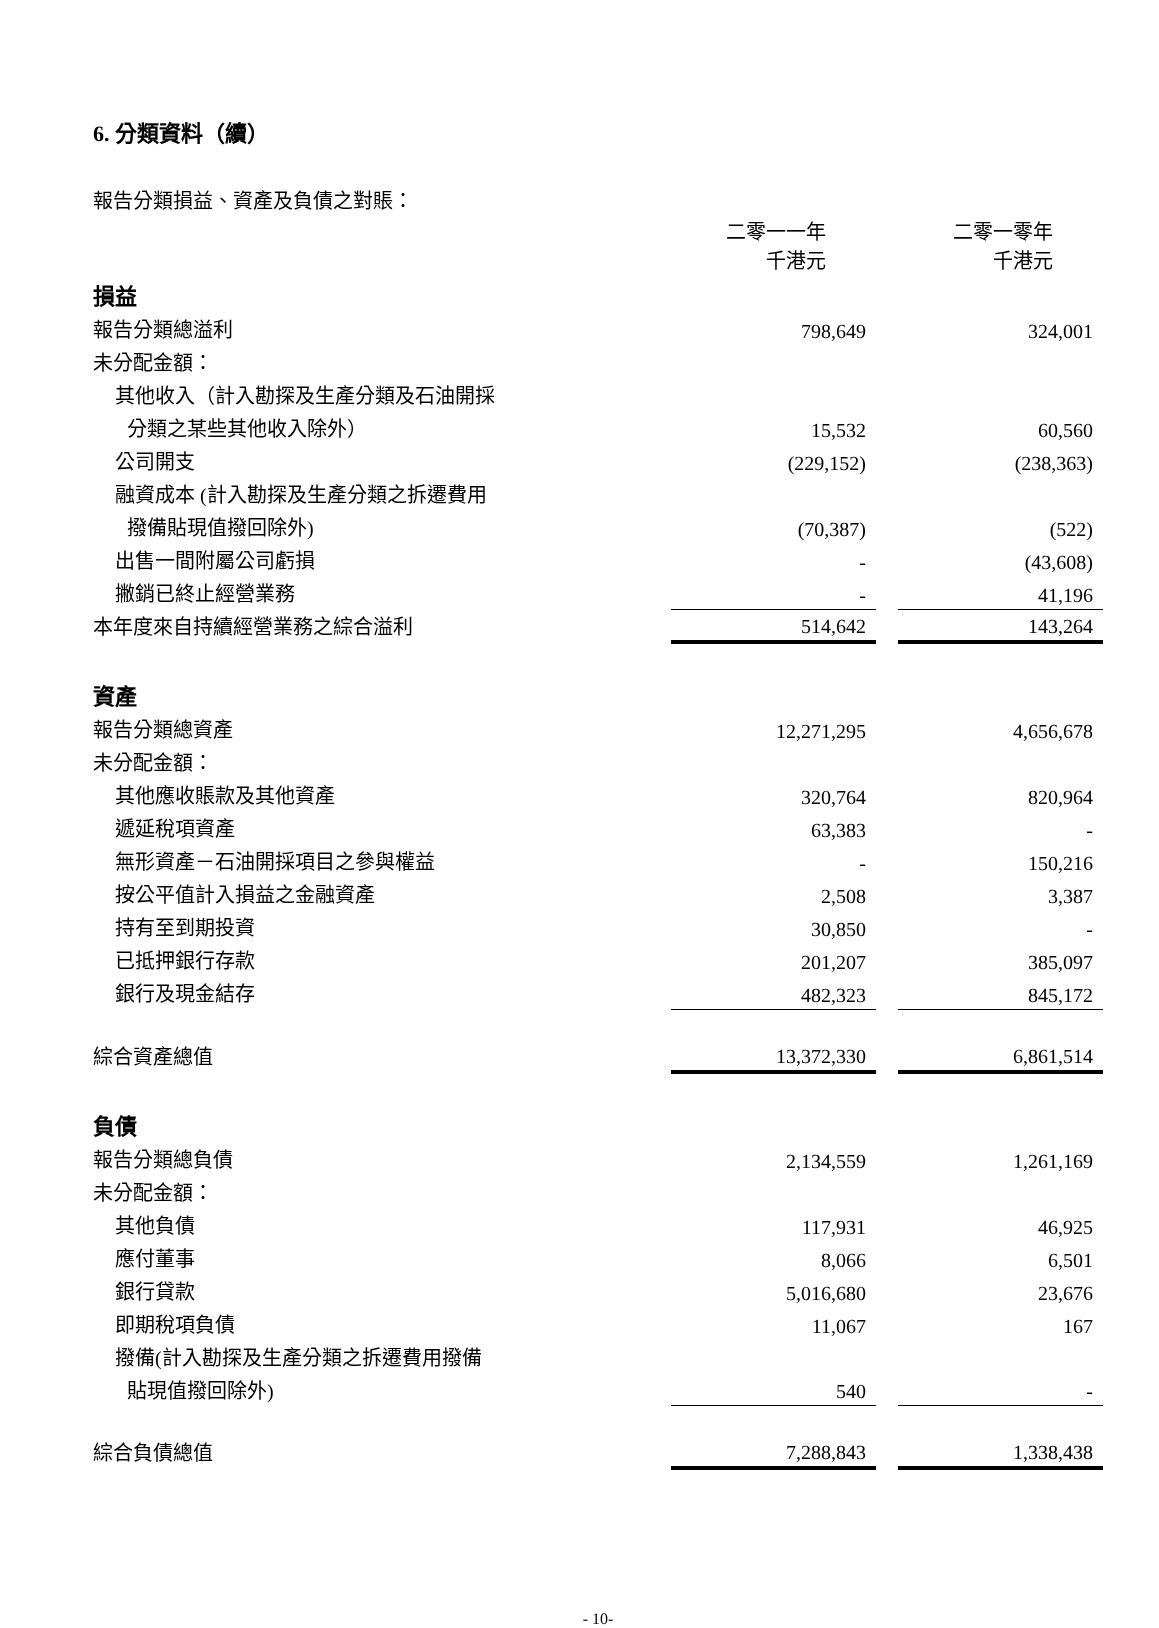6. 分類資料（續）
報告分類損益、資產及負債之對賬：
| | 二零一一年 千港元 | | 二零一零年 千港元 |
| 損益 | | | |
| 報告分類總溢利 | 798,649 | | 324,001 |
| 未分配金額： | | | |
| 其他收入（計入勘探及生產分類及石油開採 | | | |
| 分類之某些其他收入除外） | 15,532 | | 60,560 |
| 公司開支 | (229,152) | | (238,363) |
| 融資成本 (計入勘探及生產分類之拆遷費用 | | | |
| 撥備貼現值撥回除外) | (70,387) | | (522) |
| 出售一間附屬公司虧損 | - | | (43,608) |
| 撇銷已終止經營業務 | - | | 41,196 |
| 本年度來自持續經營業務之綜合溢利 | 514,642 | | 143,264 |
| 資產 | | | |
| 報告分類總資產 | 12,271,295 | | 4,656,678 |
| 未分配金額： | | | |
| 其他應收賬款及其他資產 | 320,764 | | 820,964 |
| 遞延稅項資產 | 63,383 | | - |
| 無形資產－石油開採項目之參與權益 | - | | 150,216 |
| 按公平值計入損益之金融資產 | 2,508 | | 3,387 |
| 持有至到期投資 | 30,850 | | - |
| 已抵押銀行存款 | 201,207 | | 385,097 |
| 銀行及現金結存 | 482,323 | | 845,172 |
| 綜合資產總值 | 13,372,330 | | 6,861,514 |
| 負債 | | | |
| 報告分類總負債 | 2,134,559 | | 1,261,169 |
| 未分配金額： | | | |
| 其他負債 | 117,931 | | 46,925 |
| 應付董事 | 8,066 | | 6,501 |
| 銀行貸款 | 5,016,680 | | 23,676 |
| 即期稅項負債 | 11,067 | | 167 |
| 撥備(計入勘探及生產分類之拆遷費用撥備 | | | |
| 貼現值撥回除外) | 540 | | - |
| 綜合負債總值 | 7,288,843 | | 1,338,438 |
- 10-